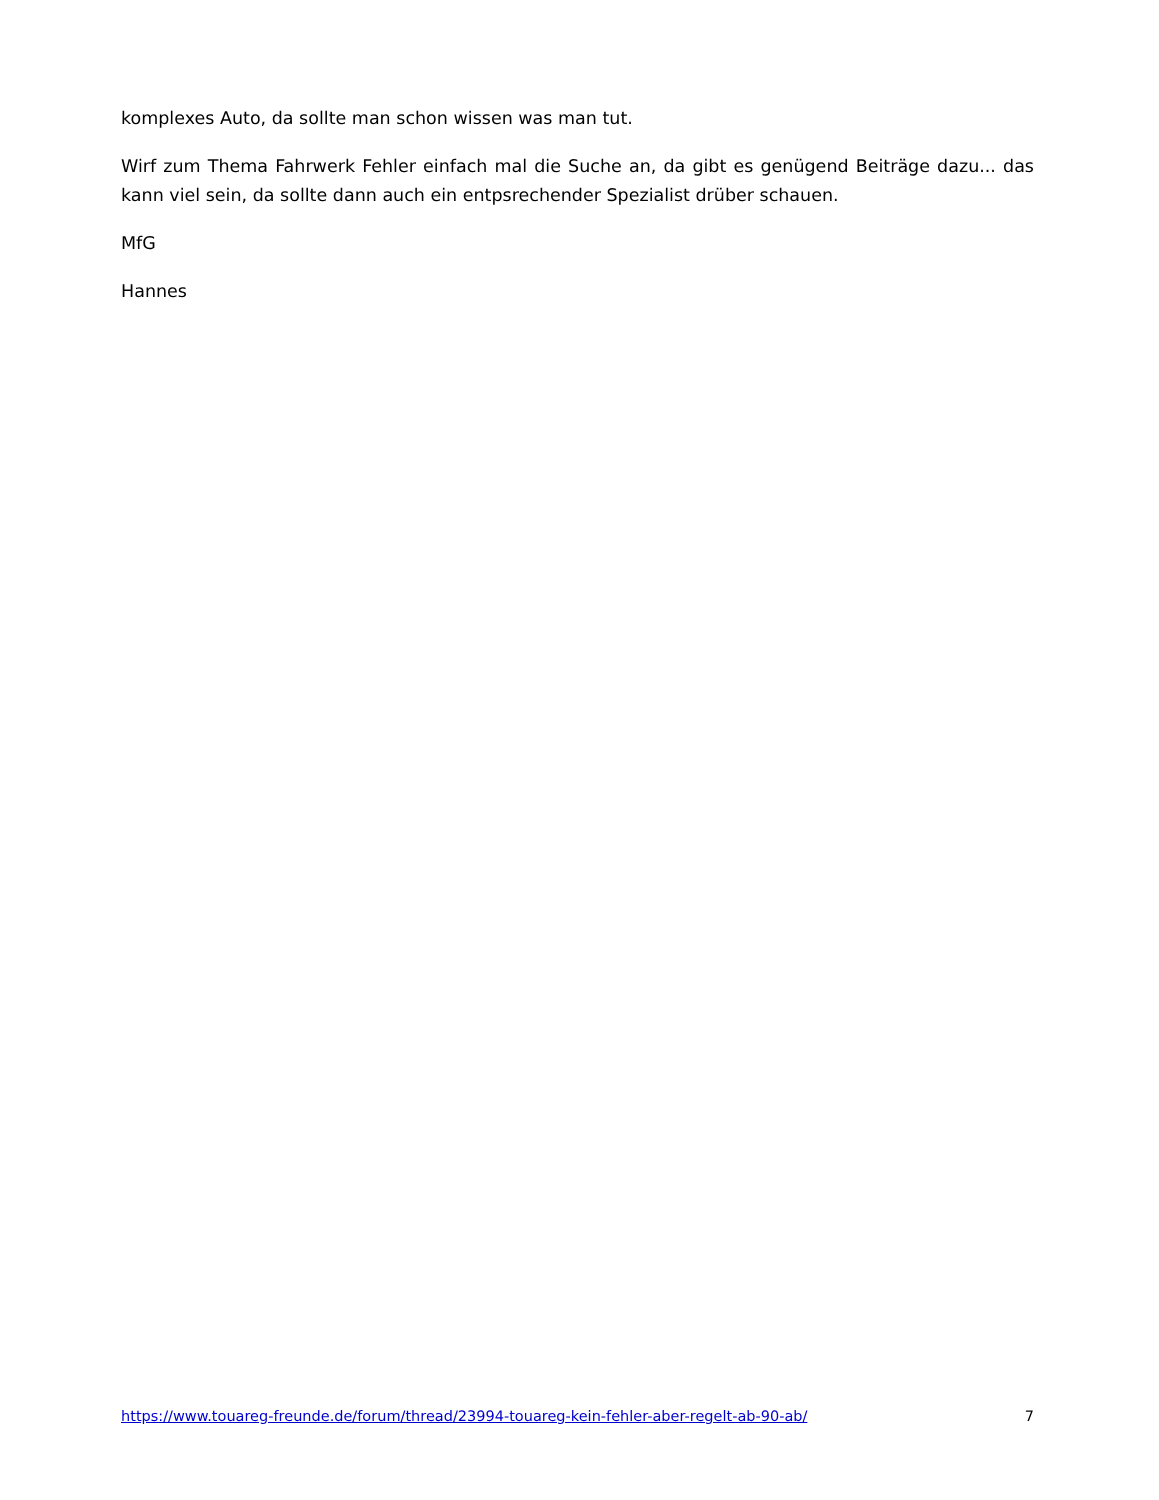komplexes Auto, da sollte man schon wissen was man tut.
Wirf zum Thema Fahrwerk Fehler einfach mal die Suche an, da gibt es genügend Beiträge dazu... das kann viel sein, da sollte dann auch ein entpsrechender Spezialist drüber schauen.
MfG
Hannes
https://www.touareg-freunde.de/forum/thread/23994-touareg-kein-fehler-aber-regelt-ab-90-ab/ 7